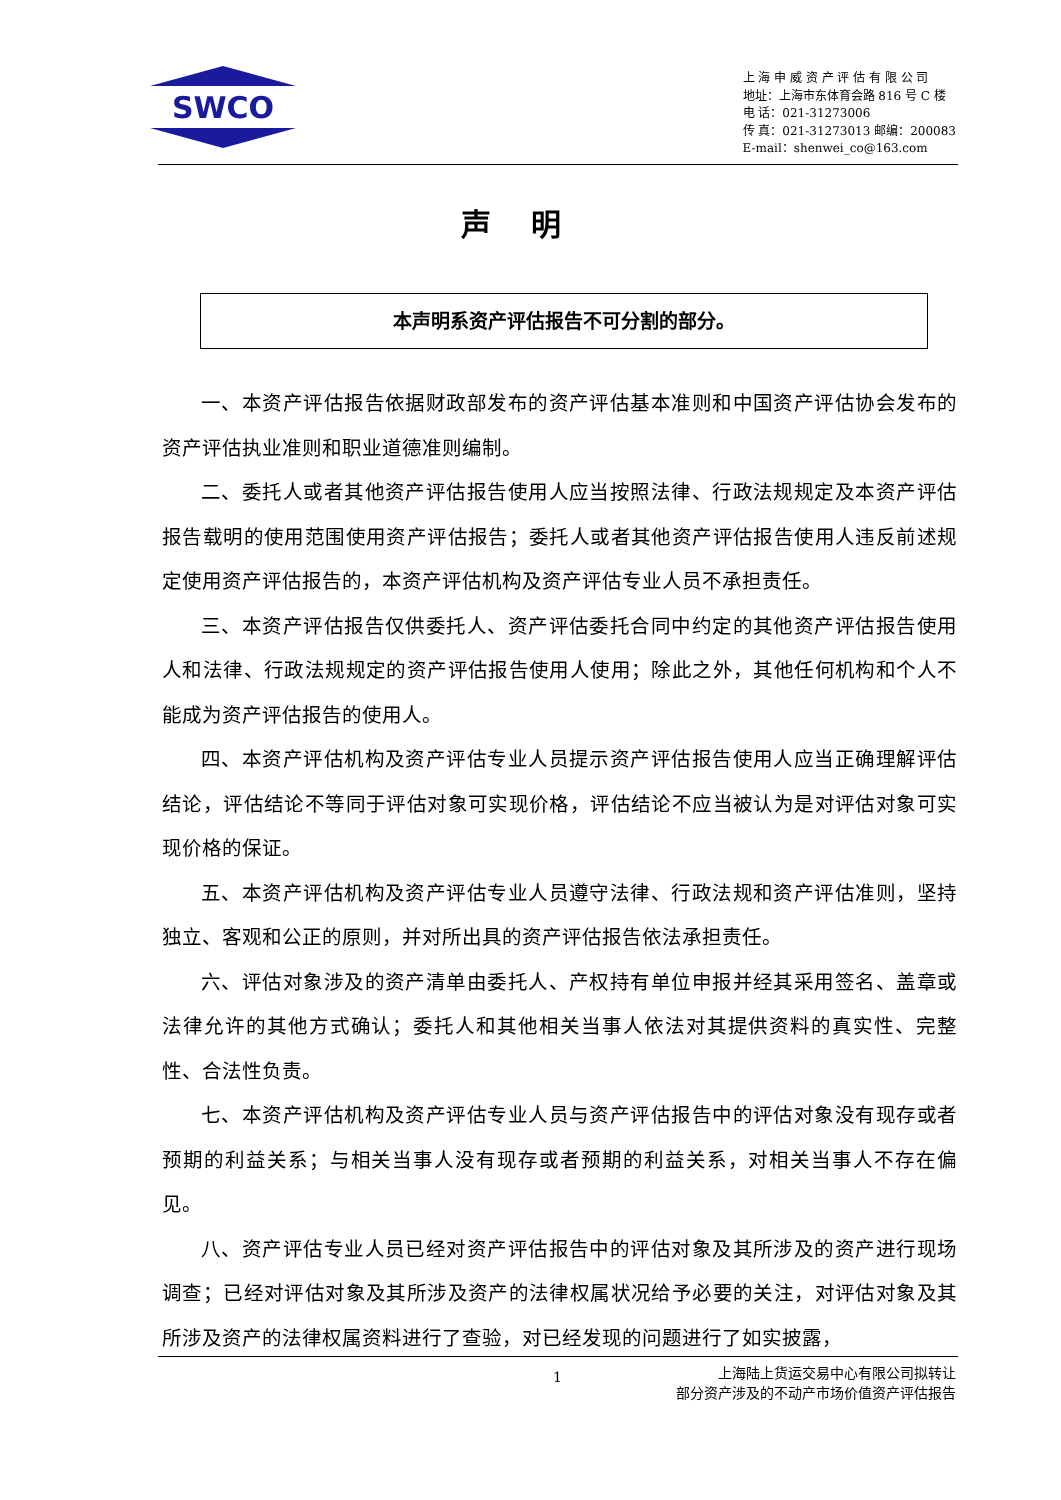SWCO
上 海 申 威 资 产 评 估 有 限 公 司
地址：上海市东体育会路 816 号 C 楼
电 话：021-31273006
传 真：021-31273013 邮编：200083
E-mail：shenwei_co@163.com
声明
本声明系资产评估报告不可分割的部分。
一、本资产评估报告依据财政部发布的资产评估基本准则和中国资产评估协会发布的资产评估执业准则和职业道德准则编制。
二、委托人或者其他资产评估报告使用人应当按照法律、行政法规规定及本资产评估报告载明的使用范围使用资产评估报告；委托人或者其他资产评估报告使用人违反前述规定使用资产评估报告的，本资产评估机构及资产评估专业人员不承担责任。
三、本资产评估报告仅供委托人、资产评估委托合同中约定的其他资产评估报告使用人和法律、行政法规规定的资产评估报告使用人使用；除此之外，其他任何机构和个人不能成为资产评估报告的使用人。
四、本资产评估机构及资产评估专业人员提示资产评估报告使用人应当正确理解评估结论，评估结论不等同于评估对象可实现价格，评估结论不应当被认为是对评估对象可实现价格的保证。
五、本资产评估机构及资产评估专业人员遵守法律、行政法规和资产评估准则，坚持独立、客观和公正的原则，并对所出具的资产评估报告依法承担责任。
六、评估对象涉及的资产清单由委托人、产权持有单位申报并经其采用签名、盖章或法律允许的其他方式确认；委托人和其他相关当事人依法对其提供资料的真实性、完整性、合法性负责。
七、本资产评估机构及资产评估专业人员与资产评估报告中的评估对象没有现存或者预期的利益关系；与相关当事人没有现存或者预期的利益关系，对相关当事人不存在偏见。
八、资产评估专业人员已经对资产评估报告中的评估对象及其所涉及的资产进行现场调查；已经对评估对象及其所涉及资产的法律权属状况给予必要的关注，对评估对象及其所涉及资产的法律权属资料进行了查验，对已经发现的问题进行了如实披露，
1
上海陆上货运交易中心有限公司拟转让
部分资产涉及的不动产市场价值资产评估报告